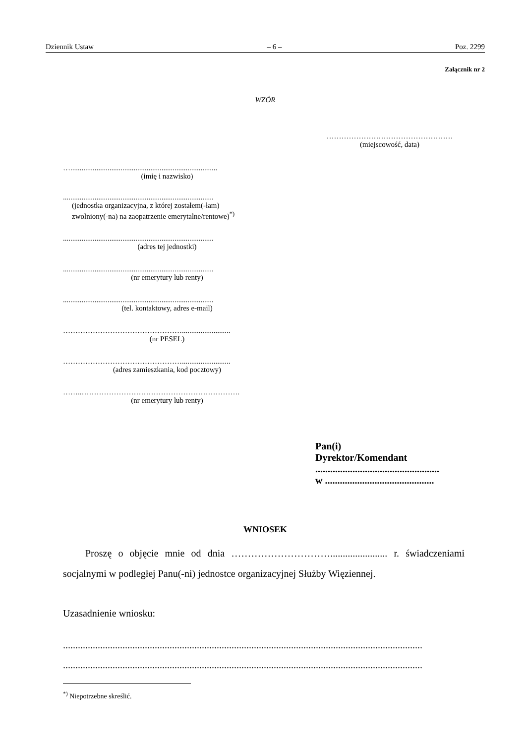Dziennik Ustaw – 6 – Poz. 2299
Załącznik nr 2
WZÓR
……………………………………………
(miejscowość, data)
…...............................................................................
(imię i nazwisko)
.................................................................................
(jednostka organizacyjna, z której zostałem(-łam)
zwolniony(-na) na zaopatrzenie emerytalne/rentowe)<sup>*)</sup>
.................................................................................
(adres tej jednostki)
.................................................................................
(nr emerytury lub renty)
.................................................................................
(tel. kontaktowy, adres e-mail)
…………………………………………..........................
(nr PESEL)
…………………………………………..........................
(adres zamieszkania, kod pocztowy)
……..……………………………………………………….
(nr emerytury lub renty)
Pan(i)
Dyrektor/Komendant
..................................................
w ............................................
WNIOSEK
Proszę o objęcie mnie od dnia …………………………....................... r. świadczeniami socjalnymi w podległej Panu(-ni) jednostce organizacyjnej Służby Więziennej.
Uzasadnienie wniosku:
.................................................................................................................................................
.................................................................................................................................................
<sup>*)</sup> Niepotrzebne skreślić.